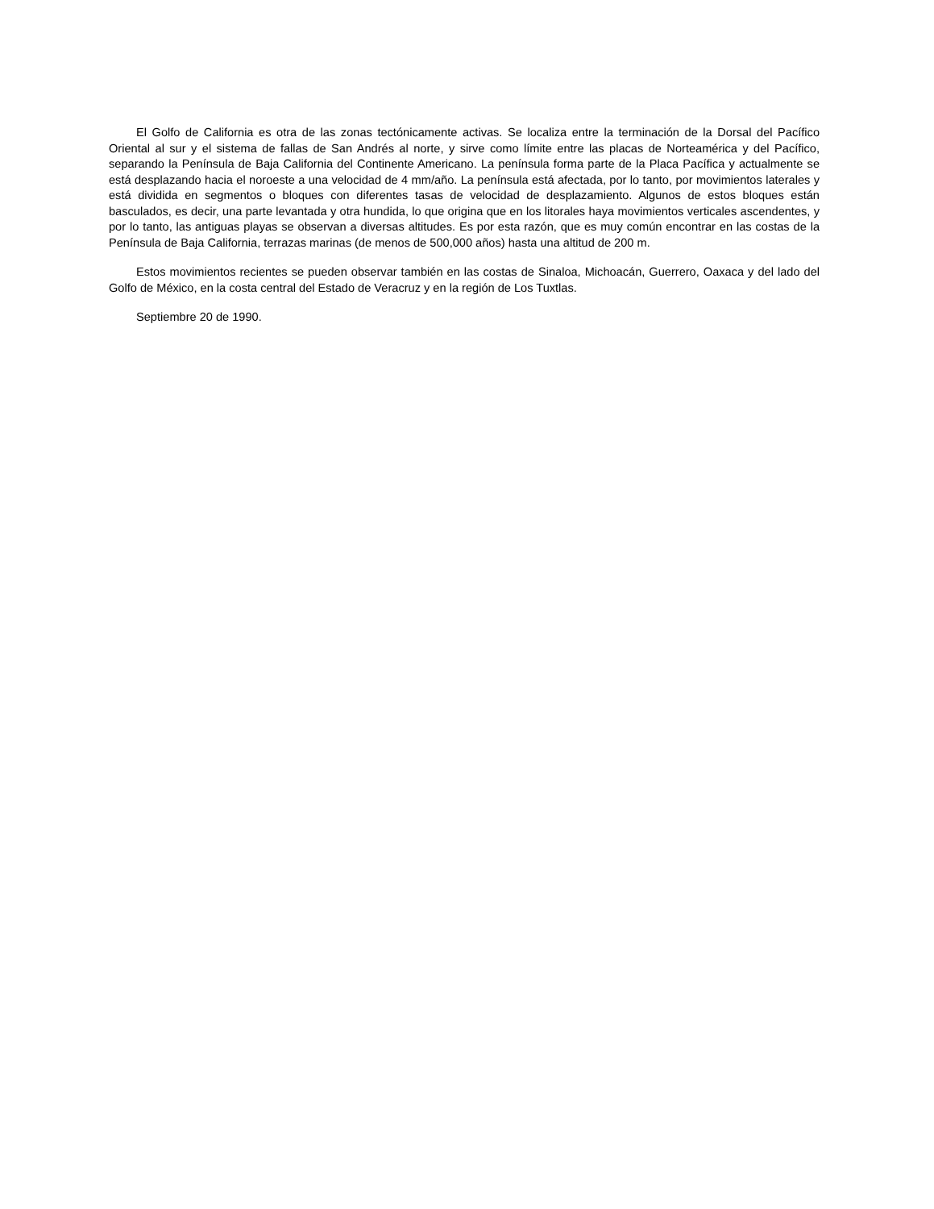El Golfo de California es otra de las zonas tectónicamente activas. Se localiza entre la terminación de la Dorsal del Pacífico Oriental al sur y el sistema de fallas de San Andrés al norte, y sirve como límite entre las placas de Norteamérica y del Pacífico, separando la Península de Baja California del Continente Americano. La península forma parte de la Placa Pacífica y actualmente se está desplazando hacia el noroeste a una velocidad de 4 mm/año. La península está afectada, por lo tanto, por movimientos laterales y está dividida en segmentos o bloques con diferentes tasas de velocidad de desplazamiento. Algunos de estos bloques están basculados, es decir, una parte levantada y otra hundida, lo que origina que en los litorales haya movimientos verticales ascendentes, y por lo tanto, las antiguas playas se observan a diversas altitudes. Es por esta razón, que es muy común encontrar en las costas de la Península de Baja California, terrazas marinas (de menos de 500,000 años) hasta una altitud de 200 m.
Estos movimientos recientes se pueden observar también en las costas de Sinaloa, Michoacán, Guerrero, Oaxaca y del lado del Golfo de México, en la costa central del Estado de Veracruz y en la región de Los Tuxtlas.
Septiembre 20 de 1990.